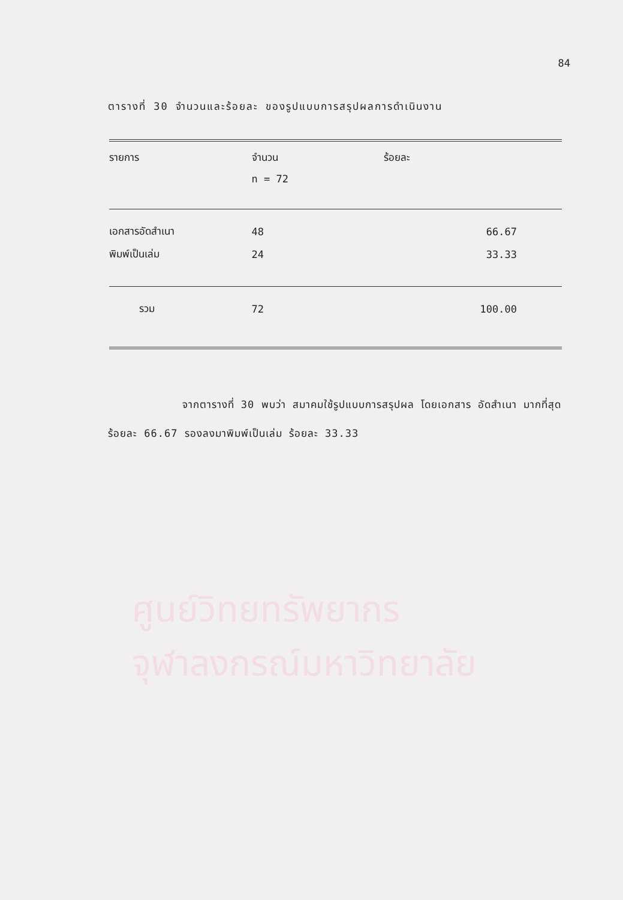ศูนย์วิทยทรัพยากร
จุฬาลงกรณ์มหาวิทยาลัย
84
ตารางที่ 30 จำนวนและร้อยละ ของรูปแบบการสรุปผลการดำเนินงาน
| รายการ | จำนวน | ร้อยละ |
| --- | --- | --- |
| | n = 72 | |
| เอกสารอัดสำเนา | 48 | 66.67 |
| พิมพ์เป็นเล่ม | 24 | 33.33 |
| รวม | 72 | 100.00 |
จากตารางที่ 30 พบว่า สมาคมใช้รูปแบบการสรุปผล โดยเอกสาร อัดสำเนา มากที่สุด ร้อยละ 66.67 รองลงมาพิมพ์เป็นเล่ม ร้อยละ 33.33